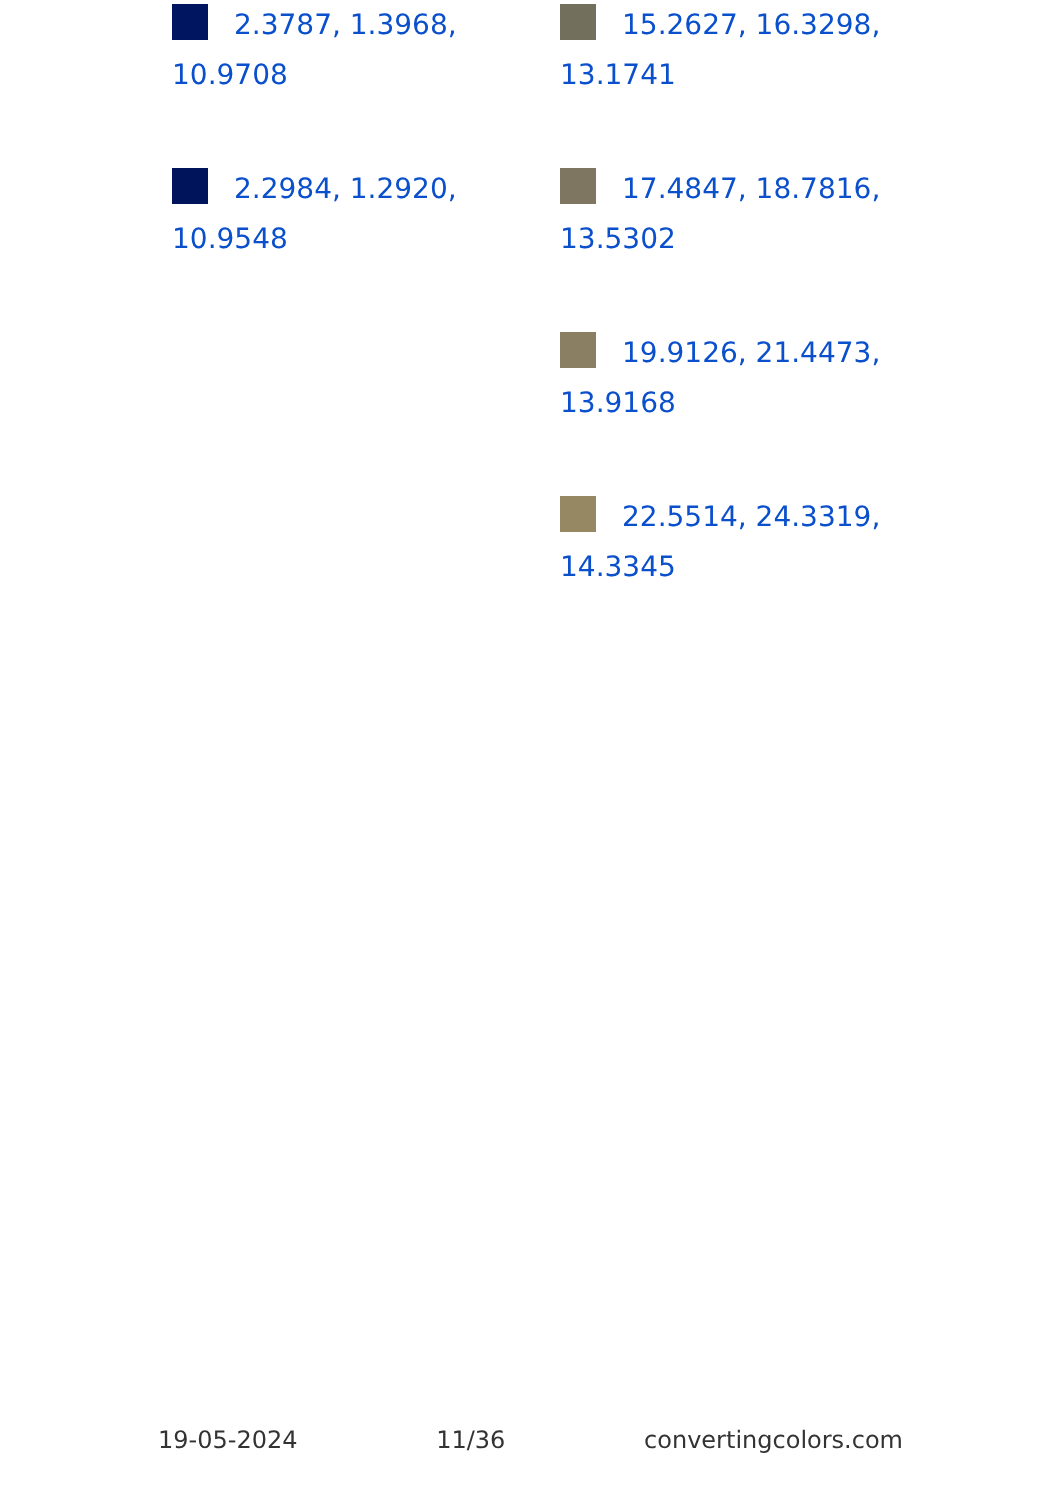2.3787, 1.3968, 10.9708
2.2984, 1.2920, 10.9548
15.2627, 16.3298, 13.1741
17.4847, 18.7816, 13.5302
19.9126, 21.4473, 13.9168
22.5514, 24.3319, 14.3345
19-05-2024 11/36 convertingcolors.com